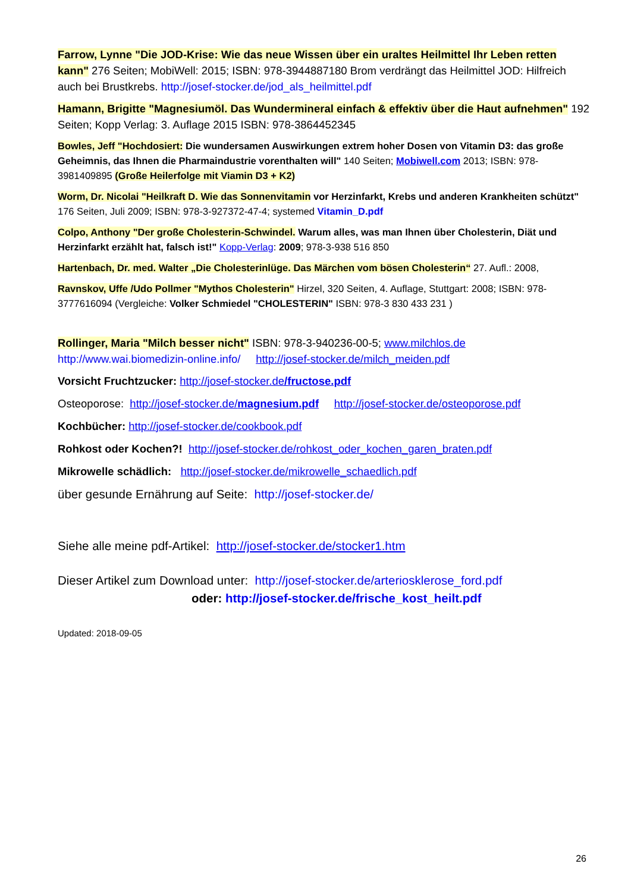Farrow, Lynne "Die JOD-Krise: Wie das neue Wissen über ein uraltes Heilmittel Ihr Leben retten kann" 276 Seiten; MobiWell: 2015; ISBN: 978-3944887180 Brom verdrängt das Heilmittel JOD: Hilfreich auch bei Brustkrebs. http://josef-stocker.de/jod_als_heilmittel.pdf
Hamann, Brigitte "Magnesiumöl. Das Wundermineral einfach & effektiv über die Haut aufnehmen" 192 Seiten; Kopp Verlag: 3. Auflage 2015 ISBN: 978-3864452345
Bowles, Jeff "Hochdosiert: Die wundersamen Auswirkungen extrem hoher Dosen von Vitamin D3: das große Geheimnis, das Ihnen die Pharmaindustrie vorenthalten will" 140 Seiten; Mobiwell.com 2013; ISBN: 978-3981409895 (Große Heilerfolge mit Viamin D3 + K2)
Worm, Dr. Nicolai "Heilkraft D. Wie das Sonnenvitamin vor Herzinfarkt, Krebs und anderen Krankheiten schützt" 176 Seiten, Juli 2009; ISBN: 978-3-927372-47-4; systemed Vitamin_D.pdf
Colpo, Anthony "Der große Cholesterin-Schwindel. Warum alles, was man Ihnen über Cholesterin, Diät und Herzinfarkt erzählt hat, falsch ist!" Kopp-Verlag: 2009; 978-3-938 516 850
Hartenbach, Dr. med. Walter „Die Cholesterinlüge. Das Märchen vom bösen Cholesterin“ 27. Aufl.: 2008,
Ravnskov, Uffe /Udo Pollmer "Mythos Cholesterin" Hirzel, 320 Seiten, 4. Auflage, Stuttgart: 2008; ISBN: 978-3777616094 (Vergleiche: Volker Schmiedel "CHOLESTERIN" ISBN: 978-3 830 433 231 )
Rollinger, Maria "Milch besser nicht" ISBN: 978-3-940236-00-5; www.milchlos.de
http://www.wai.biomedizin-online.info/ http://josef-stocker.de/milch_meiden.pdf
Vorsicht Fruchtzucker: http://josef-stocker.de/fructose.pdf
Osteoporose: http://josef-stocker.de/magnesium.pdf http://josef-stocker.de/osteoporose.pdf
Kochbücher: http://josef-stocker.de/cookbook.pdf
Rohkost oder Kochen?! http://josef-stocker.de/rohkost_oder_kochen_garen_braten.pdf
Mikrowelle schädlich: http://josef-stocker.de/mikrowelle_schaedlich.pdf
über gesunde Ernährung auf Seite: http://josef-stocker.de/
Siehe alle meine pdf-Artikel: http://josef-stocker.de/stocker1.htm
Dieser Artikel zum Download unter: http://josef-stocker.de/arteriosklerose_ford.pdf
oder: http://josef-stocker.de/frische_kost_heilt.pdf
Updated: 2018-09-05
26